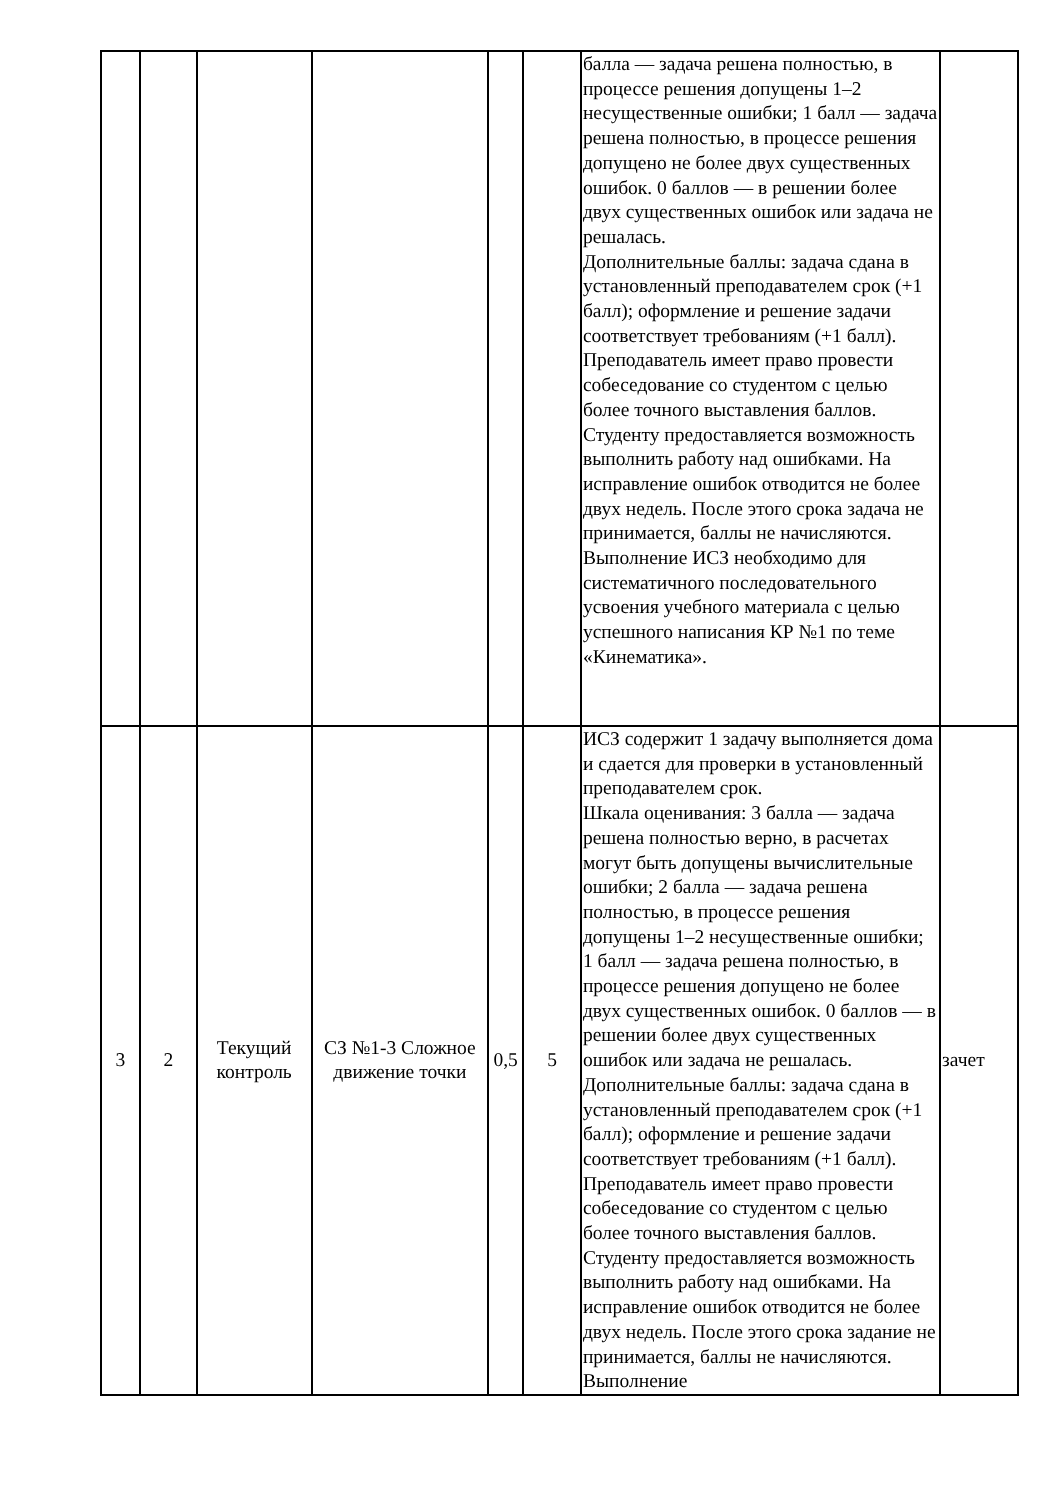| | | | | | | балла — задача решена полностью, в процессе решения допущены 1–2 несущественные ошибки; 1 балл — задача решена полностью, в процессе решения допущено не более двух существенных ошибок. 0 баллов — в решении более двух существенных ошибок или задача не решалась. Дополнительные баллы: задача сдана в установленный преподавателем срок (+1 балл); оформление и решение задачи соответствует требованиям (+1 балл). Преподаватель имеет право провести собеседование со студентом с целью более точного выставления баллов. Студенту предоставляется возможность выполнить работу над ошибками. На исправление ошибок отводится не более двух недель. После этого срока задача не принимается, баллы не начисляются. Выполнение ИСЗ необходимо для систематичного последовательного усвоения учебного материала с целью успешного написания КР №1 по теме «Кинематика». | |
| 3 | 2 | Текущий контроль | СЗ №1-3 Сложное движение точки | 0,5 | 5 | ИСЗ содержит 1 задачу выполняется дома и сдается для проверки в установленный преподавателем срок. Шкала оценивания: 3 балла — задача решена полностью верно, в расчетах могут быть допущены вычислительные ошибки; 2 балла — задача решена полностью, в процессе решения допущены 1–2 несущественные ошибки; 1 балл — задача решена полностью, в процессе решения допущено не более двух существенных ошибок. 0 баллов — в решении более двух существенных ошибок или задача не решалась. Дополнительные баллы: задача сдана в установленный преподавателем срок (+1 балл); оформление и решение задачи соответствует требованиям (+1 балл). Преподаватель имеет право провести собеседование со студентом с целью более точного выставления баллов. Студенту предоставляется возможность выполнить работу над ошибками. На исправление ошибок отводится не более двух недель. После этого срока задание не принимается, баллы не начисляются. Выполнение | зачет |